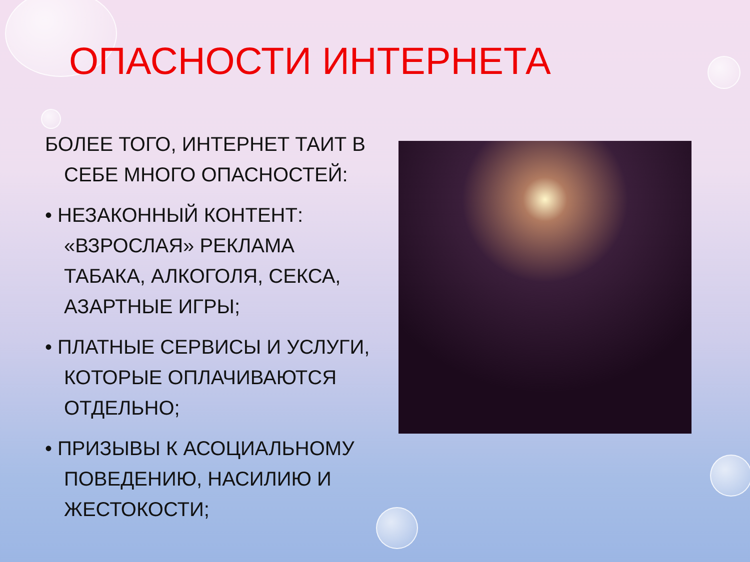ОПАСНОСТИ ИНТЕРНЕТА
БОЛЕЕ ТОГО, ИНТЕРНЕТ ТАИТ В СЕБЕ МНОГО ОПАСНОСТЕЙ:
• НЕЗАКОННЫЙ КОНТЕНТ: «ВЗРОСЛАЯ» РЕКЛАМА ТАБАКА, АЛКОГОЛЯ, СЕКСА, АЗАРТНЫЕ ИГРЫ;
• ПЛАТНЫЕ СЕРВИСЫ И УСЛУГИ, КОТОРЫЕ ОПЛАЧИВАЮТСЯ ОТДЕЛЬНО;
• ПРИЗЫВЫ К АСОЦИАЛЬНОМУ ПОВЕДЕНИЮ, НАСИЛИЮ И ЖЕСТОКОСТИ;